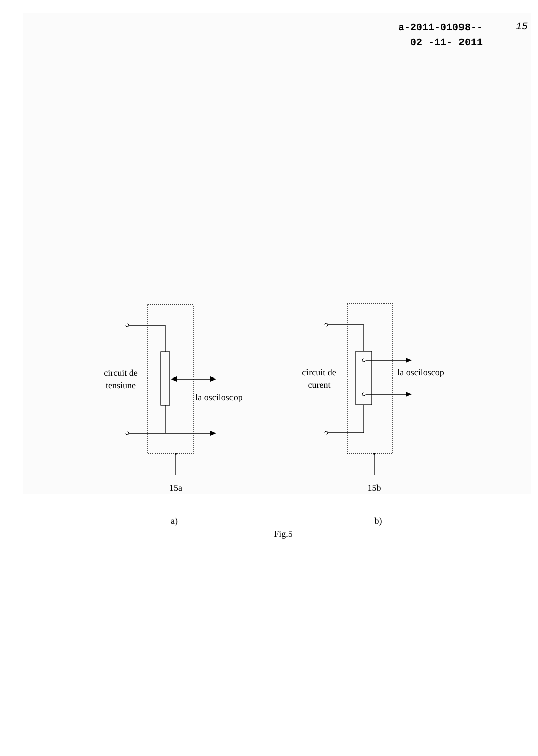a-2011-01098--
02 -11- 2011
15
circuit de tensiune
la osciloscop
circuit de curent
la osciloscop
15a 15b
a) b)
Fig.5